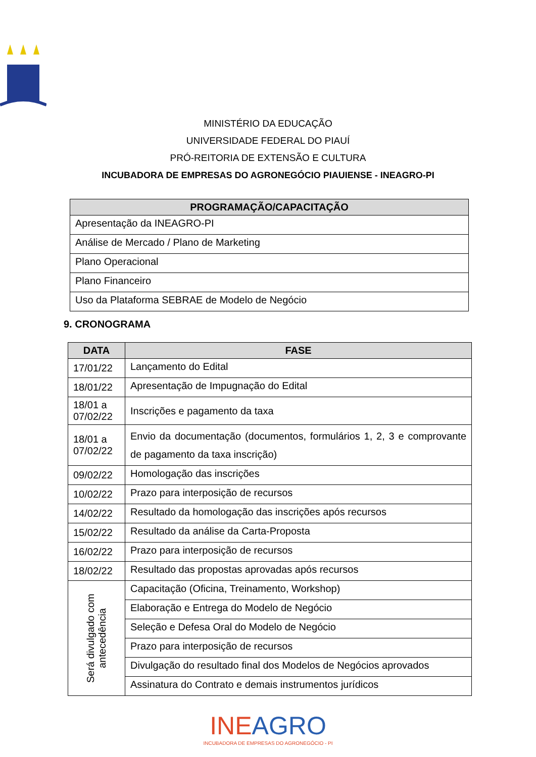MINISTÉRIO DA EDUCAÇÃO
UNIVERSIDADE FEDERAL DO PIAUÍ
PRÓ-REITORIA DE EXTENSÃO E CULTURA
INCUBADORA DE EMPRESAS DO AGRONEGÓCIO PIAUIENSE - INEAGRO-PI
| PROGRAMAÇÃO/CAPACITAÇÃO |
| --- |
| Apresentação da INEAGRO-PI |
| Análise de Mercado / Plano de Marketing |
| Plano Operacional |
| Plano Financeiro |
| Uso da Plataforma SEBRAE de Modelo de Negócio |
9. CRONOGRAMA
| DATA | FASE |
| --- | --- |
| 17/01/22 | Lançamento do Edital |
| 18/01/22 | Apresentação de Impugnação do Edital |
| 18/01 a 07/02/22 | Inscrições e pagamento da taxa |
| 18/01 a 07/02/22 | Envio da documentação (documentos, formulários 1, 2, 3 e comprovante de pagamento da taxa inscrição) |
| 09/02/22 | Homologação das inscrições |
| 10/02/22 | Prazo para interposição de recursos |
| 14/02/22 | Resultado da homologação das inscrições após recursos |
| 15/02/22 | Resultado da análise da Carta-Proposta |
| 16/02/22 | Prazo para interposição de recursos |
| 18/02/22 | Resultado das propostas aprovadas após recursos |
| Será divulgado com antecedência | Capacitação (Oficina, Treinamento, Workshop) |
| | Elaboração e Entrega do Modelo de Negócio |
| | Seleção e Defesa Oral do Modelo de Negócio |
| | Prazo para interposição de recursos |
| | Divulgação do resultado final dos Modelos de Negócios aprovados |
| | Assinatura do Contrato e demais instrumentos jurídicos |
INEAGRO
INCUBADORA DE EMPRESAS DO AGRONEGÓCIO - PI